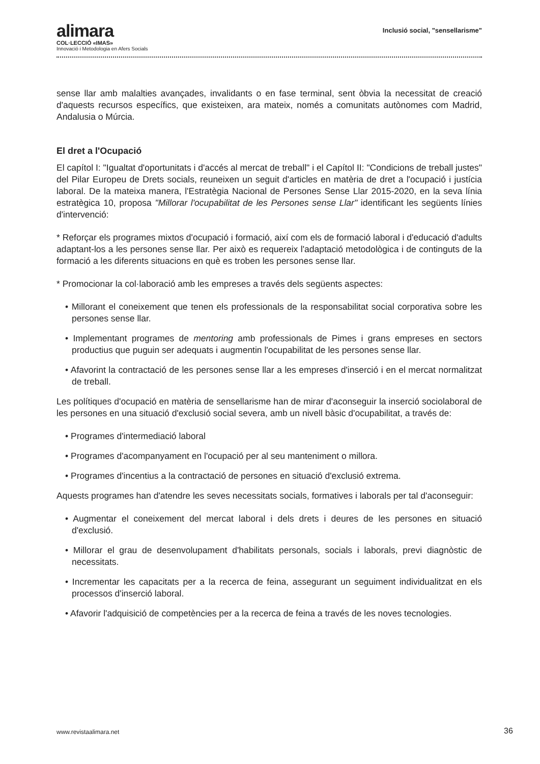alimara
COL·LECCIÓ «IMAS»
Innovació i Metodologia en Afers Socials
Inclusió social, "sensellarisme"
sense llar amb malalties avançades, invalidants o en fase terminal, sent òbvia la necessitat de creació d'aquests recursos específics, que existeixen, ara mateix, només a comunitats autònomes com Madrid, Andalusia o Múrcia.
El dret a l'Ocupació
El capítol I: "Igualtat d'oportunitats i d'accés al mercat de treball" i el Capítol II: "Condicions de treball justes" del Pilar Europeu de Drets socials, reuneixen un seguit d'articles en matèria de dret a l'ocupació i justícia laboral. De la mateixa manera, l'Estratègia Nacional de Persones Sense Llar 2015-2020, en la seva línia estratègica 10, proposa "Millorar l'ocupabilitat de les Persones sense Llar" identificant les següents línies d'intervenció:
* Reforçar els programes mixtos d'ocupació i formació, així com els de formació laboral i d'educació d'adults adaptant-los a les persones sense llar. Per això es requereix l'adaptació metodològica i de continguts de la formació a les diferents situacions en què es troben les persones sense llar.
* Promocionar la col·laboració amb les empreses a través dels següents aspectes:
• Millorant el coneixement que tenen els professionals de la responsabilitat social corporativa sobre les persones sense llar.
• Implementant programes de mentoring amb professionals de Pimes i grans empreses en sectors productius que puguin ser adequats i augmentin l'ocupabilitat de les persones sense llar.
• Afavorint la contractació de les persones sense llar a les empreses d'inserció i en el mercat normalitzat de treball.
Les polítiques d'ocupació en matèria de sensellarisme han de mirar d'aconseguir la inserció sociolaboral de les persones en una situació d'exclusió social severa, amb un nivell bàsic d'ocupabilitat, a través de:
• Programes d'intermediació laboral
• Programes d'acompanyament en l'ocupació per al seu manteniment o millora.
• Programes d'incentius a la contractació de persones en situació d'exclusió extrema.
Aquests programes han d'atendre les seves necessitats socials, formatives i laborals per tal d'aconseguir:
• Augmentar el coneixement del mercat laboral i dels drets i deures de les persones en situació d'exclusió.
• Millorar el grau de desenvolupament d'habilitats personals, socials i laborals, previ diagnòstic de necessitats.
• Incrementar les capacitats per a la recerca de feina, assegurant un seguiment individualitzat en els processos d'inserció laboral.
• Afavorir l'adquisició de competències per a la recerca de feina a través de les noves tecnologies.
www.revistaalimara.net 36